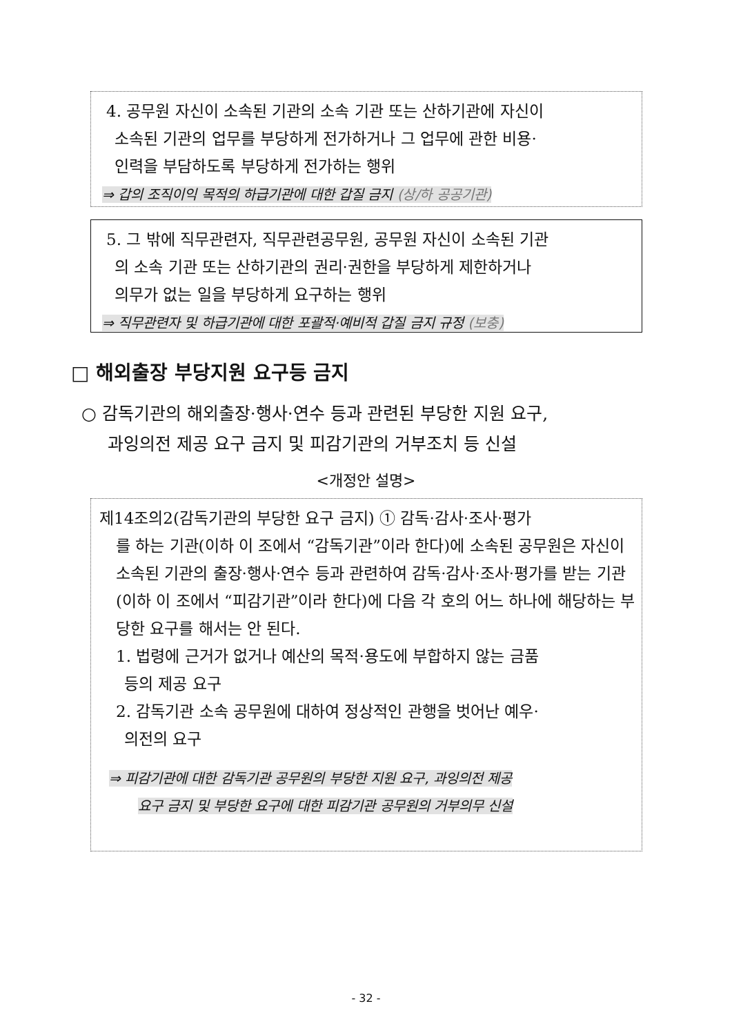4. 공무원 자신이 소속된 기관의 소속 기관 또는 산하기관에 자신이
소속된 기관의 업무를 부당하게 전가하거나 그 업무에 관한 비용·
인력을 부담하도록 부당하게 전가하는 행위
⇒ 갑의 조직이익 목적의 하급기관에 대한 갑질 금지 (상/하 공공기관)
5. 그 밖에 직무관련자, 직무관련공무원, 공무원 자신이 소속된 기관
의 소속 기관 또는 산하기관의 권리·권한을 부당하게 제한하거나
의무가 없는 일을 부당하게 요구하는 행위
⇒ 직무관련자 및 하급기관에 대한 포괄적·예비적 갑질 금지 규정 (보충)
□ 해외출장 부당지원 요구등 금지
○ 감독기관의 해외출장·행사·연수 등과 관련된 부당한 지원 요구,
과잉의전 제공 요구 금지 및 피감기관의 거부조치 등 신설
<개정안 설명>
제14조의2(감독기관의 부당한 요구 금지) ① 감독·감사·조사·평가
를 하는 기관(이하 이 조에서 “감독기관”이라 한다)에 소속된 공무원은 자신이 소속된 기관의 출장·행사·연수 등과 관련하여 감독·감사·조사·평가를 받는 기관(이하 이 조에서 “피감기관”이라 한다)에 다음 각 호의 어느 하나에 해당하는 부당한 요구를 해서는 안 된다.
1. 법령에 근거가 없거나 예산의 목적·용도에 부합하지 않는 금품
등의 제공 요구
2. 감독기관 소속 공무원에 대하여 정상적인 관행을 벗어난 예우·
의전의 요구
⇒ 피감기관에 대한 감독기관 공무원의 부당한 지원 요구, 과잉의전 제공
요구 금지 및 부당한 요구에 대한 피감기관 공무원의 거부의무 신설
- 32 -